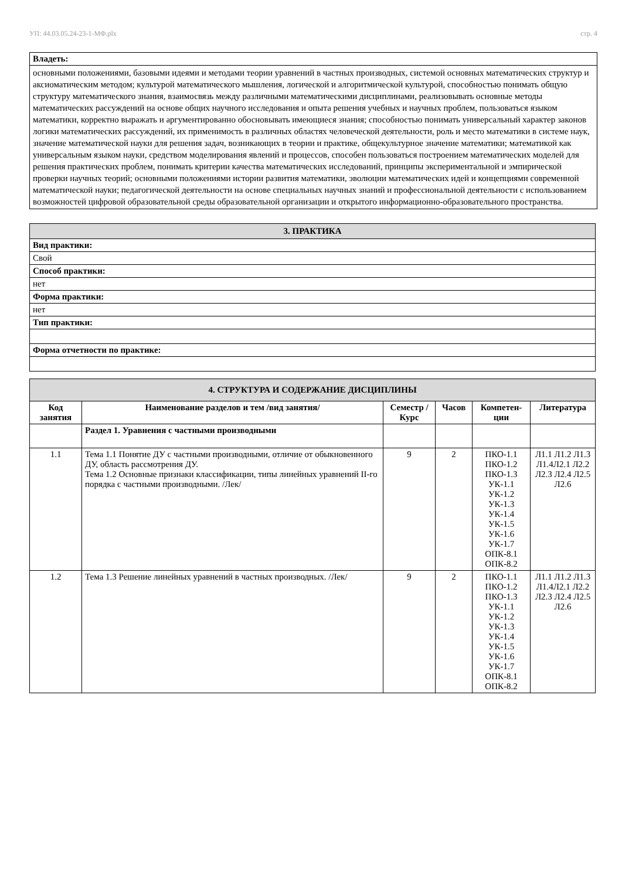УП: 44.03.05.24-23-1-МФ.plx стр. 4
| Владеть: |
| основными положениями, базовыми идеями и методами теории уравнений в частных производных, системой основных математических структур и аксиоматическим методом; культурой математического мышления, логической и алгоритмической культурой, способностью понимать общую структуру математического знания, взаимосвязь между различными математическими дисциплинами, реализовывать основные методы математических рассуждений на основе общих научного исследования и опыта решения учебных и научных проблем, пользоваться языком математики, корректно выражать и аргументированно обосновывать имеющиеся знания; способностью понимать универсальный характер законов логики математических рассуждений, их применимость в различных областях человеческой деятельности, роль и место математики в системе наук, значение математической науки для решения задач, возникающих в теории и практике, общекультурное значение математики; математикой как универсальным языком науки, средством моделирования явлений и процессов, способен пользоваться построением математических моделей для решения практических проблем, понимать критерии качества математических исследований, принципы экспериментальной и эмпирической проверки научных теорий; основными положениями истории развития математики, эволюции математических идей и концепциями современной математической науки; педагогической деятельности на основе специальных научных знаний и профессиональной деятельности с использованием возможностей цифровой образовательной среды образовательной организации и открытого информационно-образовательного пространства. |
| 3. ПРАКТИКА |
| Вид практики: |
| Свой |
| Способ практики: |
| нет |
| Форма практики: |
| нет |
| Тип практики: |
| Форма отчетности по практике: |
| 4. СТРУКТУРА И СОДЕРЖАНИЕ ДИСЦИПЛИНЫ | | | | | |
| Код занятия | Наименование разделов и тем /вид занятия/ | Семестр / Курс | Часов | Компетен-ции | Литература |
| | Раздел 1. Уравнения с частными производными | | | | |
| 1.1 | Тема 1.1 Понятие ДУ с частными производными, отличие от обыкновенного ДУ, область рассмотрения ДУ. Тема 1.2 Основные признаки классификации, типы линейных уравнений II-го порядка с частными производными. /Лек/ | 9 | 2 | ПКО-1.1 ПКО-1.2 ПКО-1.3 УК-1.1 УК-1.2 УК-1.3 УК-1.4 УК-1.5 УК-1.6 УК-1.7 ОПК-8.1 ОПК-8.2 | Л1.1 Л1.2 Л1.3 Л1.4Л2.1 Л2.2 Л2.3 Л2.4 Л2.5 Л2.6 |
| 1.2 | Тема 1.3 Решение линейных уравнений в частных производных. /Лек/ | 9 | 2 | ПКО-1.1 ПКО-1.2 ПКО-1.3 УК-1.1 УК-1.2 УК-1.3 УК-1.4 УК-1.5 УК-1.6 УК-1.7 ОПК-8.1 ОПК-8.2 | Л1.1 Л1.2 Л1.3 Л1.4Л2.1 Л2.2 Л2.3 Л2.4 Л2.5 Л2.6 |